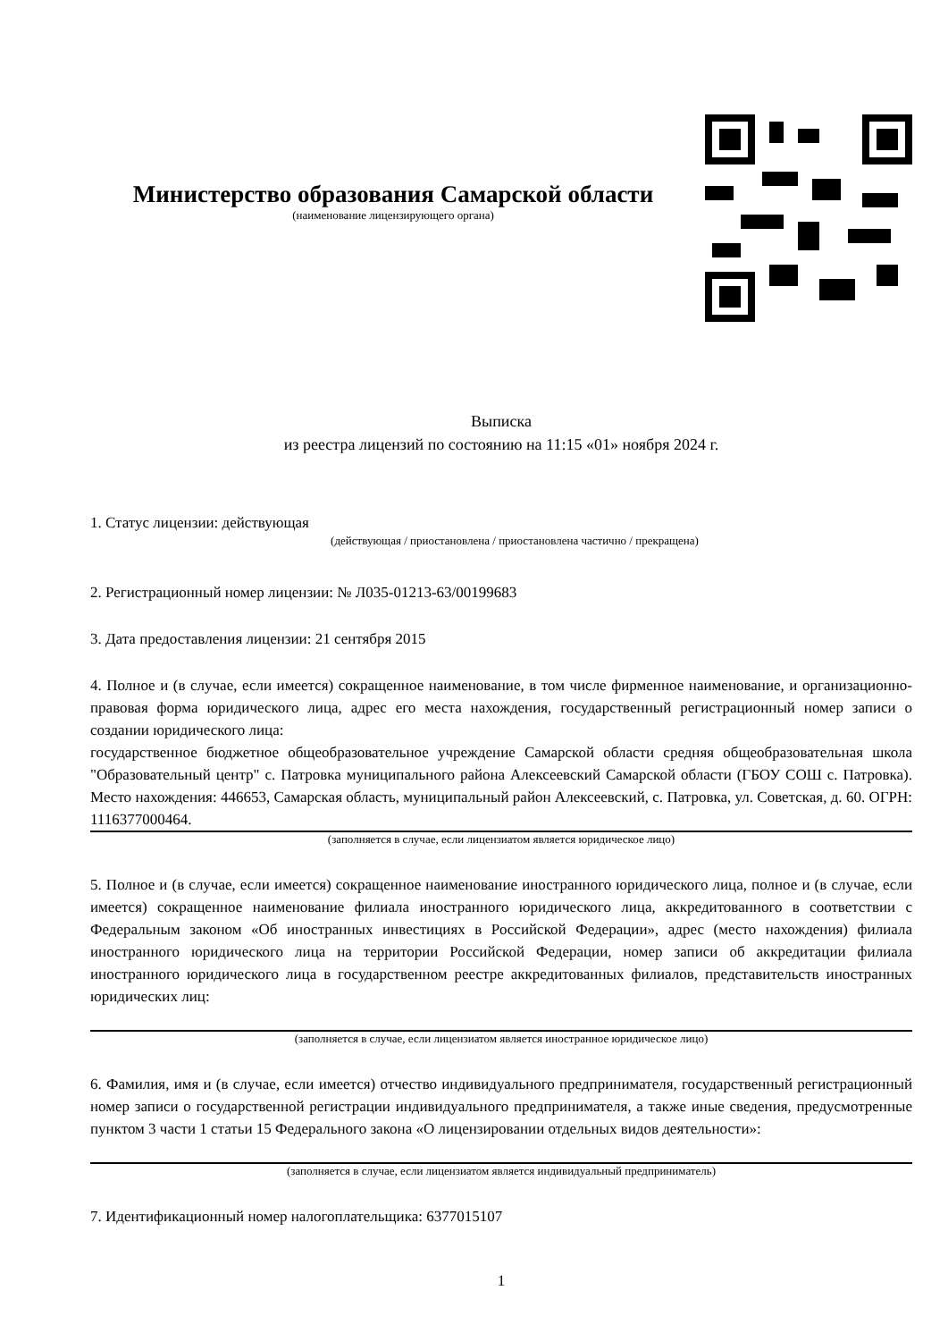Министерство образования Самарской области
(наименование лицензирующего органа)
Выписка
из реестра лицензий по состоянию на 11:15 «01» ноября 2024 г.
1. Статус лицензии: действующая
(действующая / приостановлена / приостановлена частично / прекращена)
2. Регистрационный номер лицензии: № Л035-01213-63/00199683
3. Дата предоставления лицензии: 21 сентября 2015
4. Полное и (в случае, если имеется) сокращенное наименование, в том числе фирменное наименование, и организационно-правовая форма юридического лица, адрес его места нахождения, государственный регистрационный номер записи о создании юридического лица:
государственное бюджетное общеобразовательное учреждение Самарской области средняя общеобразовательная школа "Образовательный центр" с. Патровка муниципального района Алексеевский Самарской области (ГБОУ СОШ с. Патровка). Место нахождения: 446653, Самарская область, муниципальный район Алексеевский, с. Патровка, ул. Советская, д. 60. ОГРН: 1116377000464.
(заполняется в случае, если лицензиатом является юридическое лицо)
5. Полное и (в случае, если имеется) сокращенное наименование иностранного юридического лица, полное и (в случае, если имеется) сокращенное наименование филиала иностранного юридического лица, аккредитованного в соответствии с Федеральным законом «Об иностранных инвестициях в Российской Федерации», адрес (место нахождения) филиала иностранного юридического лица на территории Российской Федерации, номер записи об аккредитации филиала иностранного юридического лица в государственном реестре аккредитованных филиалов, представительств иностранных юридических лиц:
(заполняется в случае, если лицензиатом является иностранное юридическое лицо)
6. Фамилия, имя и (в случае, если имеется) отчество индивидуального предпринимателя, государственный регистрационный номер записи о государственной регистрации индивидуального предпринимателя, а также иные сведения, предусмотренные пунктом 3 части 1 статьи 15 Федерального закона «О лицензировании отдельных видов деятельности»:
(заполняется в случае, если лицензиатом является индивидуальный предприниматель)
7. Идентификационный номер налогоплательщика: 6377015107
1